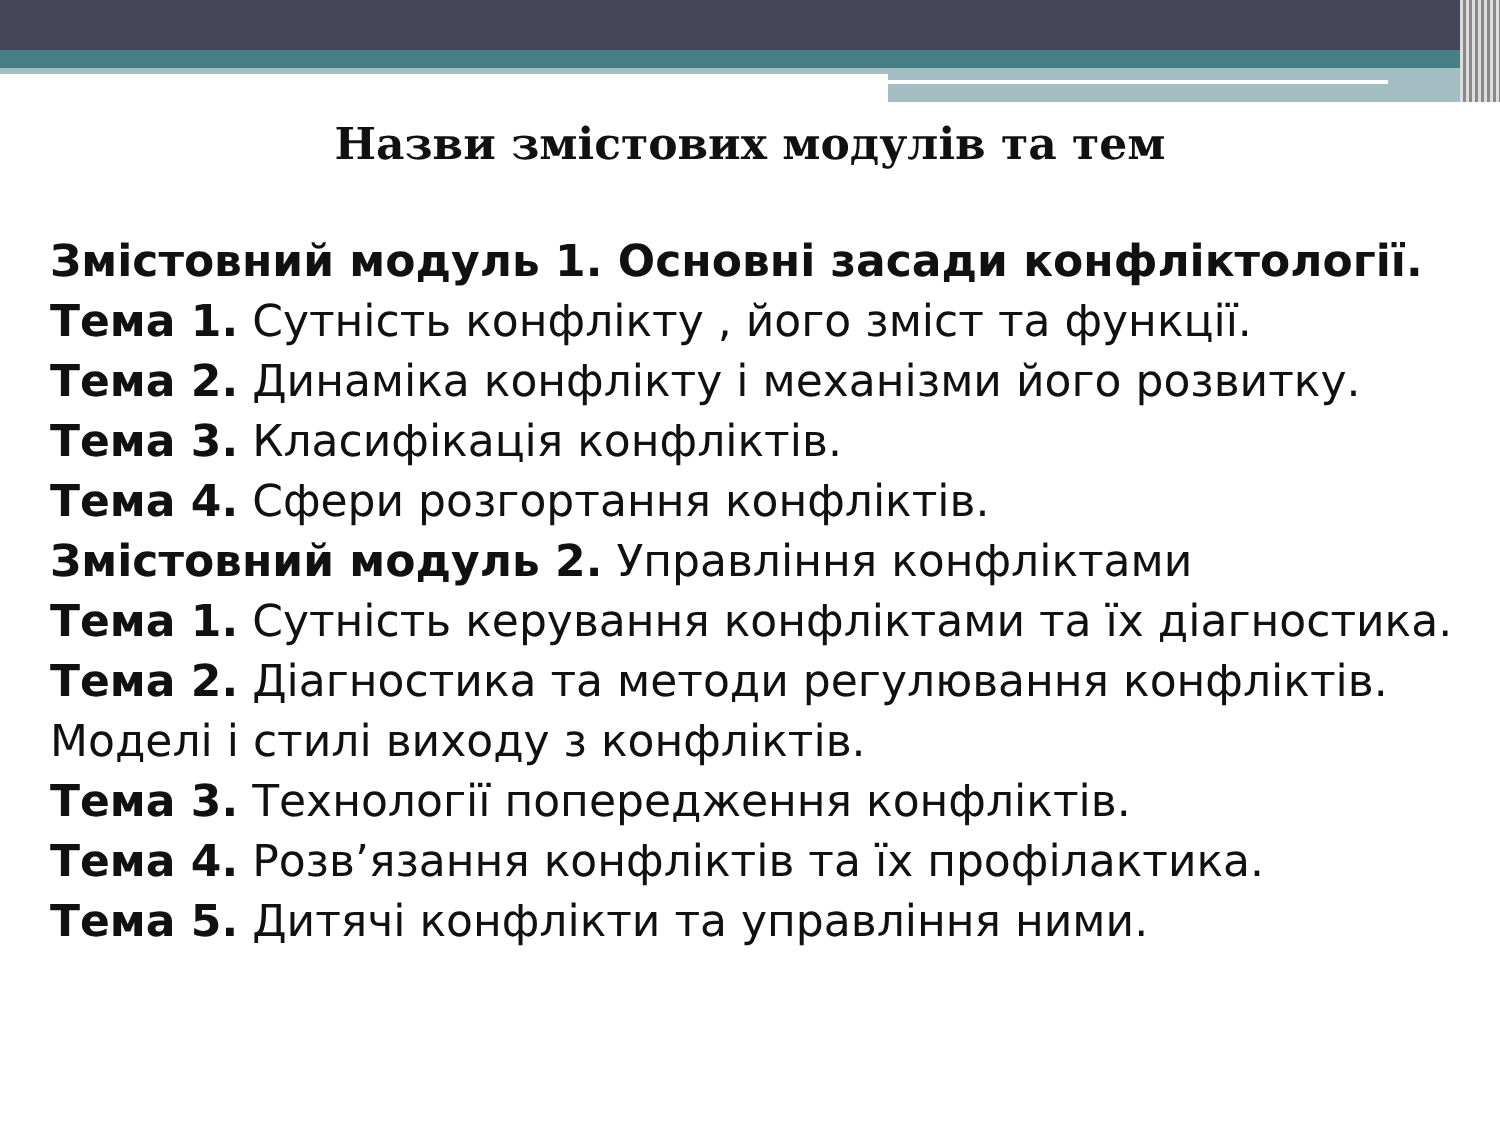Назви змістових модулів та тем
Змістовний модуль 1. Основні засади конфліктології.
Тема 1. Сутність конфлікту , його зміст та функції.
Тема 2. Динаміка конфлікту і механізми його розвитку.
Тема 3. Класифікація конфліктів.
Тема 4. Сфери розгортання конфліктів.
Змістовний модуль 2. Управління конфліктами
Тема 1. Сутність керування конфліктами та їх діагностика.
Тема 2. Діагностика та методи регулювання конфліктів.
Моделі і стилі виходу з конфліктів.
Тема 3. Технології попередження конфліктів.
Тема 4. Розв’язання конфліктів та їх профілактика.
Тема 5. Дитячі конфлікти та управління ними.